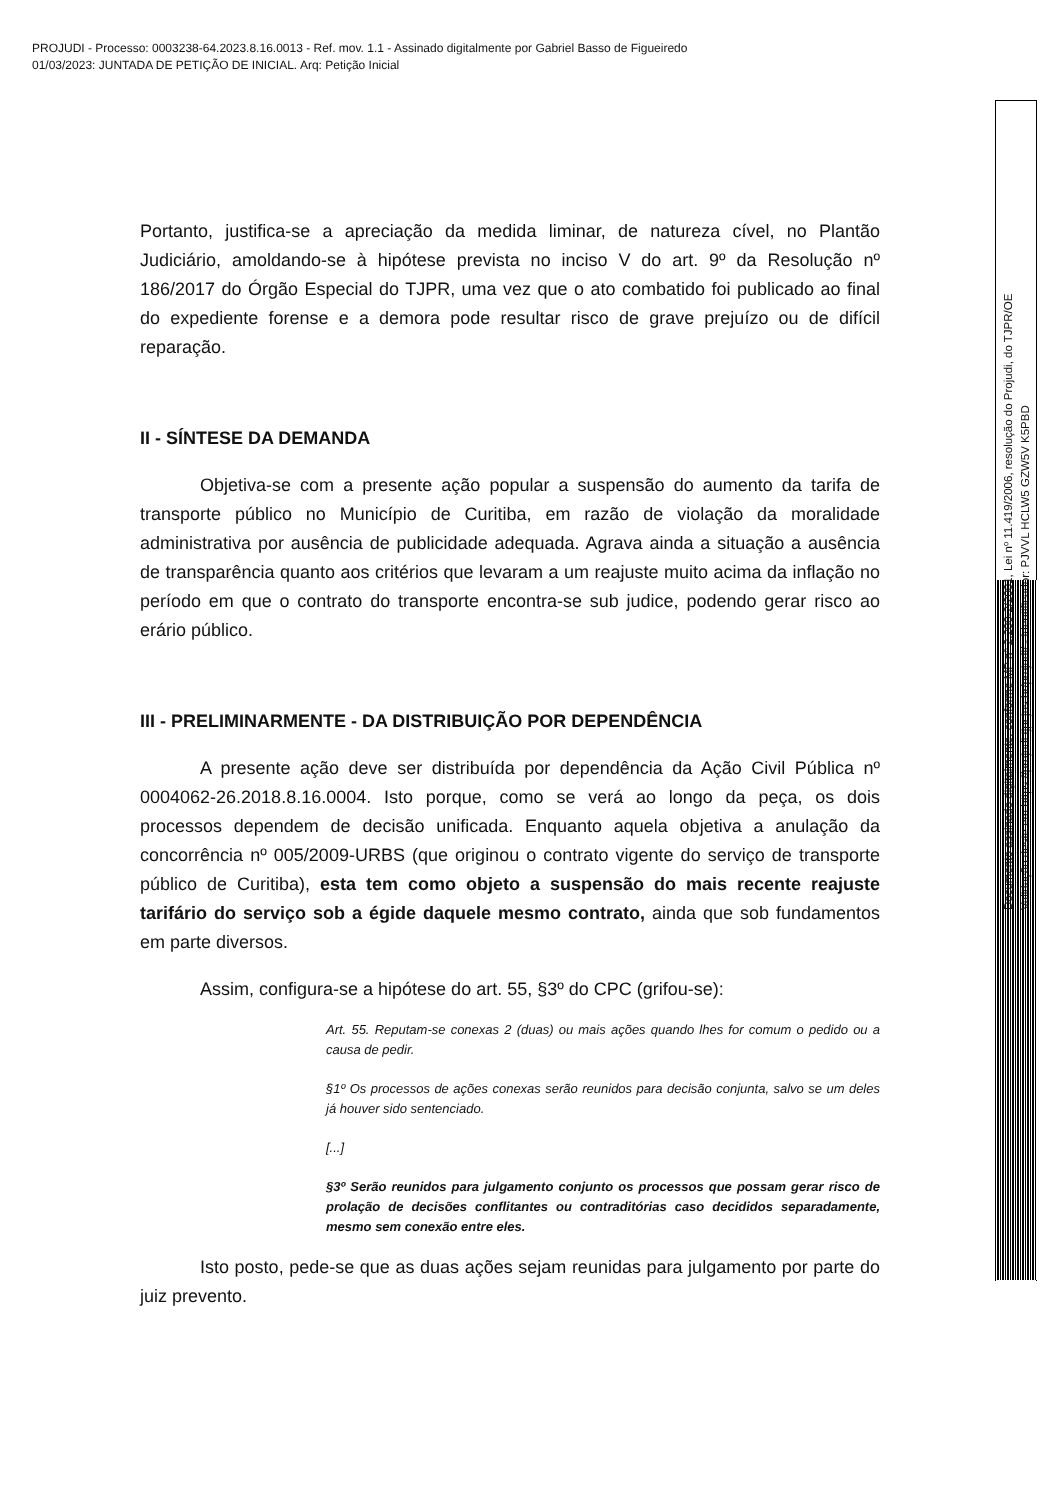PROJUDI - Processo: 0003238-64.2023.8.16.0013 - Ref. mov. 1.1 - Assinado digitalmente por Gabriel Basso de Figueiredo
01/03/2023: JUNTADA DE PETIÇÃO DE INICIAL. Arq: Petição Inicial
Portanto, justifica-se a apreciação da medida liminar, de natureza cível, no Plantão Judiciário, amoldando-se à hipótese prevista no inciso V do art. 9º da Resolução nº 186/2017 do Órgão Especial do TJPR, uma vez que o ato combatido foi publicado ao final do expediente forense e a demora pode resultar risco de grave prejuízo ou de difícil reparação.
II - SÍNTESE DA DEMANDA
Objetiva-se com a presente ação popular a suspensão do aumento da tarifa de transporte público no Município de Curitiba, em razão de violação da moralidade administrativa por ausência de publicidade adequada. Agrava ainda a situação a ausência de transparência quanto aos critérios que levaram a um reajuste muito acima da inflação no período em que o contrato do transporte encontra-se sub judice, podendo gerar risco ao erário público.
III - PRELIMINARMENTE - DA DISTRIBUIÇÃO POR DEPENDÊNCIA
A presente ação deve ser distribuída por dependência da Ação Civil Pública nº 0004062-26.2018.8.16.0004. Isto porque, como se verá ao longo da peça, os dois processos dependem de decisão unificada. Enquanto aquela objetiva a anulação da concorrência nº 005/2009-URBS (que originou o contrato vigente do serviço de transporte público de Curitiba), esta tem como objeto a suspensão do mais recente reajuste tarifário do serviço sob a égide daquele mesmo contrato, ainda que sob fundamentos em parte diversos.
Assim, configura-se a hipótese do art. 55, §3º do CPC (grifou-se):
Art. 55. Reputam-se conexas 2 (duas) ou mais ações quando lhes for comum o pedido ou a causa de pedir.
§1º Os processos de ações conexas serão reunidos para decisão conjunta, salvo se um deles já houver sido sentenciado.
[...]
§3º Serão reunidos para julgamento conjunto os processos que possam gerar risco de prolação de decisões conflitantes ou contraditórias caso decididos separadamente, mesmo sem conexão entre eles.
Isto posto, pede-se que as duas ações sejam reunidas para julgamento por parte do juiz prevento.
Documento assinado digitalmente, conforme MP nº 2.200-2/2001, Lei nº 11.419/2006, resolução do Projudi, do TJPR/OE
Validação deste em https://projudi.tjpr.jus.br/projudi/ - Identificador: PJVVL HCLW5 GZW5V K5PBD